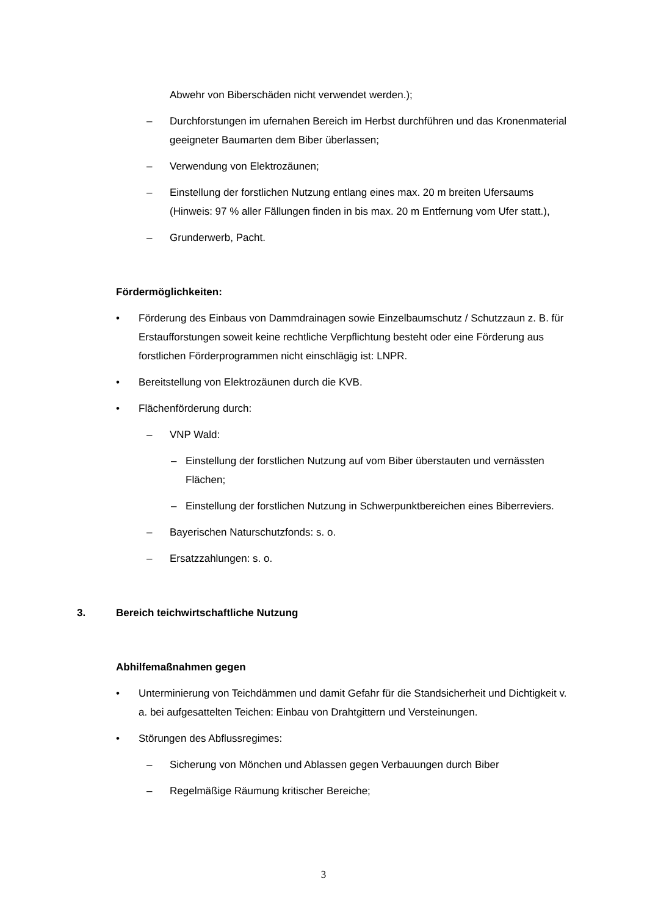Abwehr von Biberschäden nicht verwendet werden.);
– Durchforstungen im ufernahen Bereich im Herbst durchführen und das Kronenmaterial geeigneter Baumarten dem Biber überlassen;
– Verwendung von Elektrozäunen;
– Einstellung der forstlichen Nutzung entlang eines max. 20 m breiten Ufersaums (Hinweis: 97 % aller Fällungen finden in bis max. 20 m Entfernung vom Ufer statt.),
– Grunderwerb, Pacht.
Fördermöglichkeiten:
• Förderung des Einbaus von Dammdrainagen sowie Einzelbaumschutz / Schutzzaun z. B. für Erstaufforstungen soweit keine rechtliche Verpflichtung besteht oder eine Förderung aus forstlichen Förderprogrammen nicht einschlägig ist: LNPR.
• Bereitstellung von Elektrozäunen durch die KVB.
• Flächenförderung durch:
– VNP Wald:
– Einstellung der forstlichen Nutzung auf vom Biber überstauten und vernässten Flächen;
– Einstellung der forstlichen Nutzung in Schwerpunktbereichen eines Biberreviers.
– Bayerischen Naturschutzfonds: s. o.
– Ersatzzahlungen: s. o.
3. Bereich teichwirtschaftliche Nutzung
Abhilfemaßnahmen gegen
• Unterminierung von Teichdämmen und damit Gefahr für die Standsicherheit und Dichtigkeit v. a. bei aufgesattelten Teichen: Einbau von Drahtgittern und Versteinungen.
• Störungen des Abflussregimes:
– Sicherung von Mönchen und Ablassen gegen Verbauungen durch Biber
– Regelmäßige Räumung kritischer Bereiche;
3